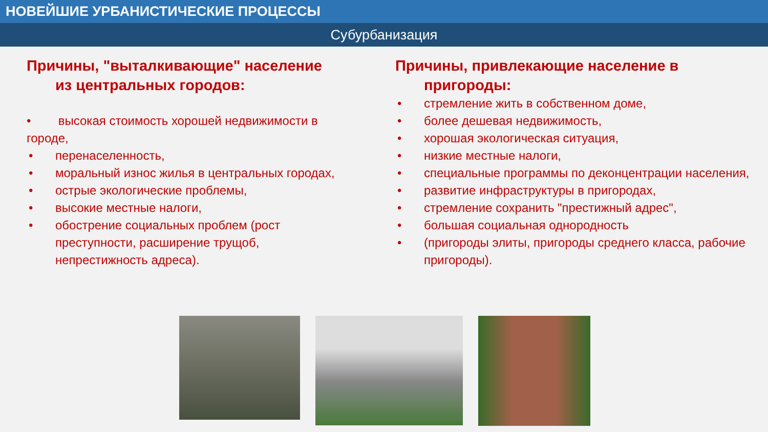НОВЕЙШИЕ УРБАНИСТИЧЕСКИЕ ПРОЦЕССЫ
Субурбанизация
Причины, "выталкивающие" население
из центральных городов:
• высокая стоимость хорошей недвижимости в городе,
• перенаселенность,
• моральный износ жилья в центральных городах,
• острые экологические проблемы,
• высокие местные налоги,
• обострение социальных проблем (рост преступности, расширение трущоб, непрестижность адреса).
Причины, привлекающие население в
пригороды:
• стремление жить в собственном доме,
• более дешевая недвижимость,
• хорошая экологическая ситуация,
• низкие местные налоги,
• специальные программы по деконцентрации населения,
• развитие инфраструктуры в пригородах,
• стремление сохранить "престижный адрес",
• большая социальная однородность
• (пригороды элиты, пригороды среднего класса, рабочие пригороды).